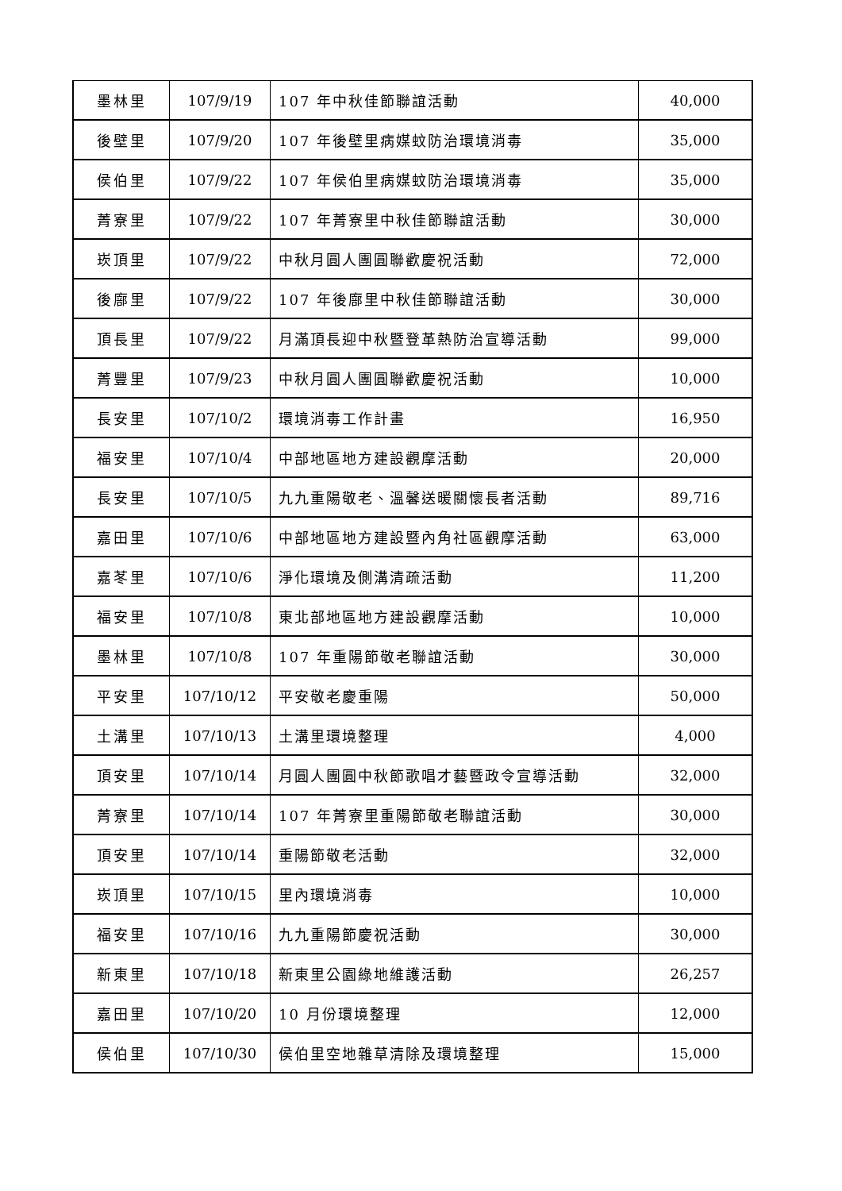| 墨林里 | 107/9/19 | 107 年中秋佳節聯誼活動 | 40,000 |
| 後壁里 | 107/9/20 | 107 年後壁里病媒蚊防治環境消毒 | 35,000 |
| 侯伯里 | 107/9/22 | 107 年侯伯里病媒蚊防治環境消毒 | 35,000 |
| 菁寮里 | 107/9/22 | 107 年菁寮里中秋佳節聯誼活動 | 30,000 |
| 崁頂里 | 107/9/22 | 中秋月圓人團圓聯歡慶祝活動 | 72,000 |
| 後廍里 | 107/9/22 | 107 年後廍里中秋佳節聯誼活動 | 30,000 |
| 頂長里 | 107/9/22 | 月滿頂長迎中秋暨登革熱防治宣導活動 | 99,000 |
| 菁豐里 | 107/9/23 | 中秋月圓人團圓聯歡慶祝活動 | 10,000 |
| 長安里 | 107/10/2 | 環境消毒工作計畫 | 16,950 |
| 福安里 | 107/10/4 | 中部地區地方建設觀摩活動 | 20,000 |
| 長安里 | 107/10/5 | 九九重陽敬老、溫馨送暖關懷長者活動 | 89,716 |
| 嘉田里 | 107/10/6 | 中部地區地方建設暨內角社區觀摩活動 | 63,000 |
| 嘉苳里 | 107/10/6 | 淨化環境及側溝清疏活動 | 11,200 |
| 福安里 | 107/10/8 | 東北部地區地方建設觀摩活動 | 10,000 |
| 墨林里 | 107/10/8 | 107 年重陽節敬老聯誼活動 | 30,000 |
| 平安里 | 107/10/12 | 平安敬老慶重陽 | 50,000 |
| 土溝里 | 107/10/13 | 土溝里環境整理 | 4,000 |
| 頂安里 | 107/10/14 | 月圓人團圓中秋節歌唱才藝暨政令宣導活動 | 32,000 |
| 菁寮里 | 107/10/14 | 107 年菁寮里重陽節敬老聯誼活動 | 30,000 |
| 頂安里 | 107/10/14 | 重陽節敬老活動 | 32,000 |
| 崁頂里 | 107/10/15 | 里內環境消毒 | 10,000 |
| 福安里 | 107/10/16 | 九九重陽節慶祝活動 | 30,000 |
| 新東里 | 107/10/18 | 新東里公園綠地維護活動 | 26,257 |
| 嘉田里 | 107/10/20 | 10 月份環境整理 | 12,000 |
| 侯伯里 | 107/10/30 | 侯伯里空地雜草清除及環境整理 | 15,000 |